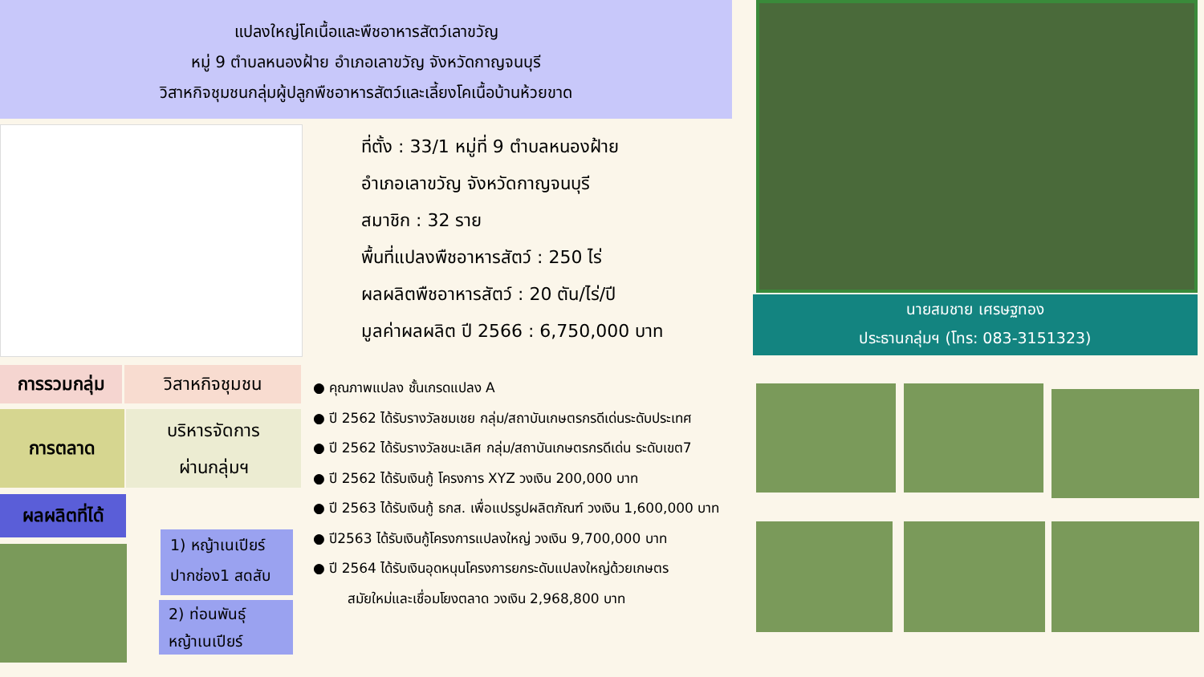แปลงใหญ่โคเนื้อและพืชอาหารสัตว์เลาขวัญ
หมู่ 9 ตำบลหนองฝ้าย อำเภอเลาขวัญ จังหวัดกาญจนบุรี
วิสาหกิจชุมชนกลุ่มผู้ปลูกพืชอาหารสัตว์และเลี้ยงโคเนื้อบ้านห้วยขาด
ที่ตั้ง : 33/1 หมู่ที่ 9 ตำบลหนองฝ้าย
อำเภอเลาขวัญ จังหวัดกาญจนบุรี
สมาชิก : 32 ราย
พื้นที่แปลงพืชอาหารสัตว์ : 250 ไร่
ผลผลิตพืชอาหารสัตว์ : 20 ตัน/ไร่/ปี
มูลค่าผลผลิต ปี 2566 : 6,750,000 บาท
นายสมชาย เศรษฐทอง
ประธานกลุ่มฯ (โทร: 083-3151323)
การรวมกลุ่ม วิสาหกิจชุมชน
การตลาด
บริหารจัดการ
ผ่านกลุ่มฯ
ผลผลิตที่ได้
1) หญ้าเนเปียร์
ปากช่อง1 สดสับ
2) ท่อนพันธุ์
หญ้าเนเปียร์
● คุณภาพแปลง ชั้นเกรดแปลง A
● ปี 2562 ได้รับรางวัลชมเชย กลุ่ม/สถาบันเกษตรกรดีเด่นระดับประเทศ
● ปี 2562 ได้รับรางวัลชนะเลิศ กลุ่ม/สถาบันเกษตรกรดีเด่น ระดับเขต7
● ปี 2562 ได้รับเงินกู้ โครงการ XYZ วงเงิน 200,000 บาท
● ปี 2563 ได้รับเงินกู้ ธกส. เพื่อแปรรูปผลิตภัณฑ์ วงเงิน 1,600,000 บาท
● ปี2563 ได้รับเงินกู้โครงการแปลงใหญ่ วงเงิน 9,700,000 บาท
● ปี 2564 ได้รับเงินอุดหนุนโครงการยกระดับแปลงใหญ่ด้วยเกษตร
สมัยใหม่และเชื่อมโยงตลาด วงเงิน 2,968,800 บาท